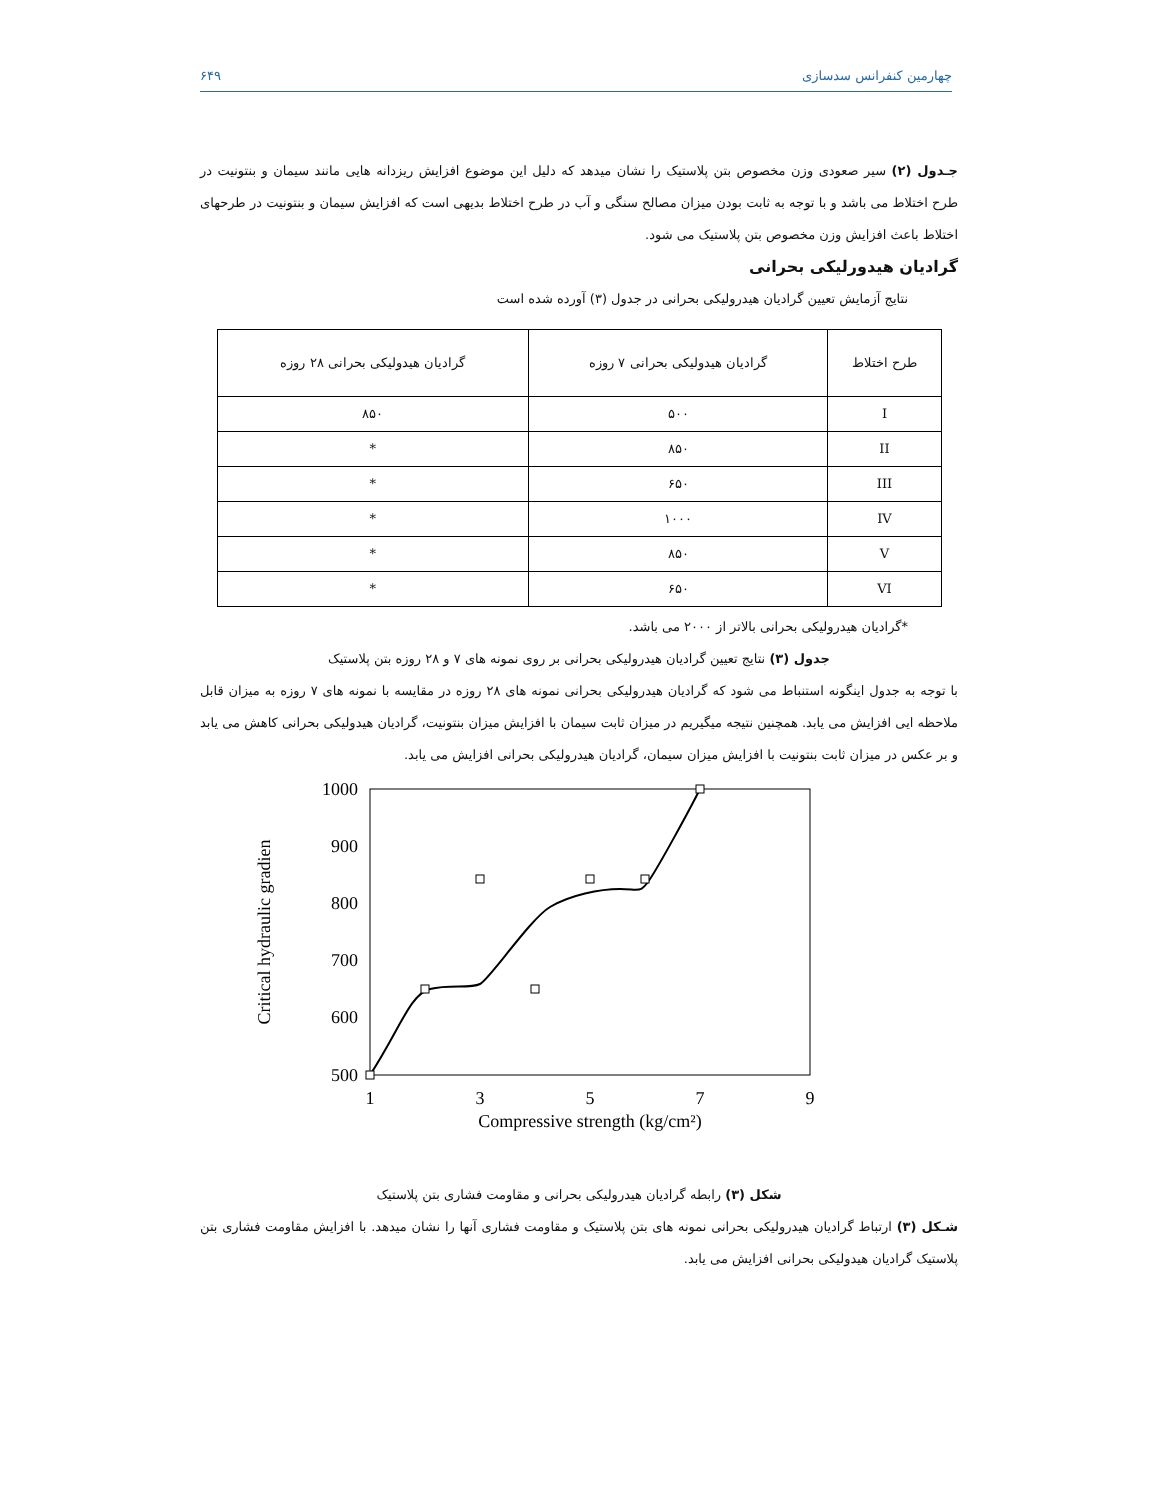چهارمین کنفرانس سدسازی ۶۴۹
جـدول (۲) سیر صعودی وزن مخصوص بتن پلاستیک را نشان میدهد که دلیل این موضوع افزایش ریزدانه هایی مانند سیمان و بنتونیت در طرح اختلاط می باشد و با توجه به ثابت بودن میزان مصالح سنگی و آب در طرح اختلاط بدیهی است که افزایش سیمان و بنتونیت در طرحهای اختلاط باعث افزایش وزن مخصوص بتن پلاستیک می شود.
گرادیان هیدورلیکی بحرانی
نتایج آزمایش تعیین گرادیان هیدرولیکی بحرانی در جدول (۳) آورده شده است
| طرح اختلاط | گرادیان هیدولیکی بحرانی ۷ روزه | گرادیان هیدولیکی بحرانی ۲۸ روزه |
| --- | --- | --- |
| I | ۵۰۰ | ۸۵۰ |
| II | ۸۵۰ | * |
| III | ۶۵۰ | * |
| IV | ۱۰۰۰ | * |
| V | ۸۵۰ | * |
| VI | ۶۵۰ | * |
*گرادیان هیدرولیکی بحرانی بالاتر از ۲۰۰۰ می باشد.
جدول (۳) نتایج تعیین گرادیان هیدرولیکی بحرانی بر روی نمونه های ۷ و ۲۸ روزه بتن پلاستیک
با توجه به جدول اینگونه استنباط می شود که گرادیان هیدرولیکی بحرانی نمونه های ۲۸ روزه در مقایسه با نمونه های ۷ روزه به میزان قابل ملاحظه ایی افزایش می یابد. همچنین نتیجه میگیریم در میزان ثابت سیمان با افزایش میزان بنتونیت، گرادیان هیدولیکی بحرانی کاهش می یابد و بر عکس در میزان ثابت بنتونیت با افزایش میزان سیمان، گرادیان هیدرولیکی بحرانی افزایش می یابد.
1000
900
800
700
600
500
1
3
5
7
9
Compressive strength (kg/cm²)
Critical hydraulic gradien
شکل (۳) رابطه گرادیان هیدرولیکی بحرانی و مقاومت فشاری بتن پلاستیک
شـکل (۳) ارتباط گرادیان هیدرولیکی بحرانی نمونه های بتن پلاستیک و مقاومت فشاری آنها را نشان میدهد. با افزایش مقاومت فشاری بتن پلاستیک گرادیان هیدولیکی بحرانی افزایش می یابد.